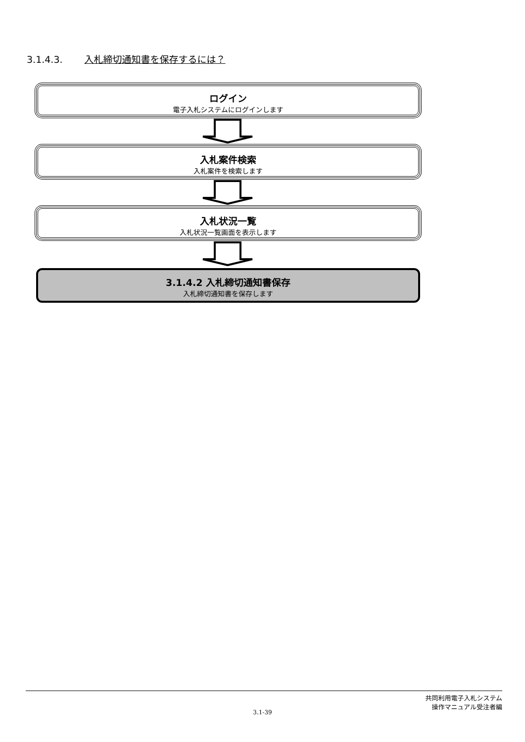3.1.4.3. 入札締切通知書を保存するには？
ログイン
電子入札システムにログインします
入札案件検索
入札案件を検索します
入札状況一覧
入札状況一覧画面を表示します
3.1.4.2 入札締切通知書保存
入札締切通知書を保存します
共同利用電子入札システム
操作マニュアル受注者編
3.1-39